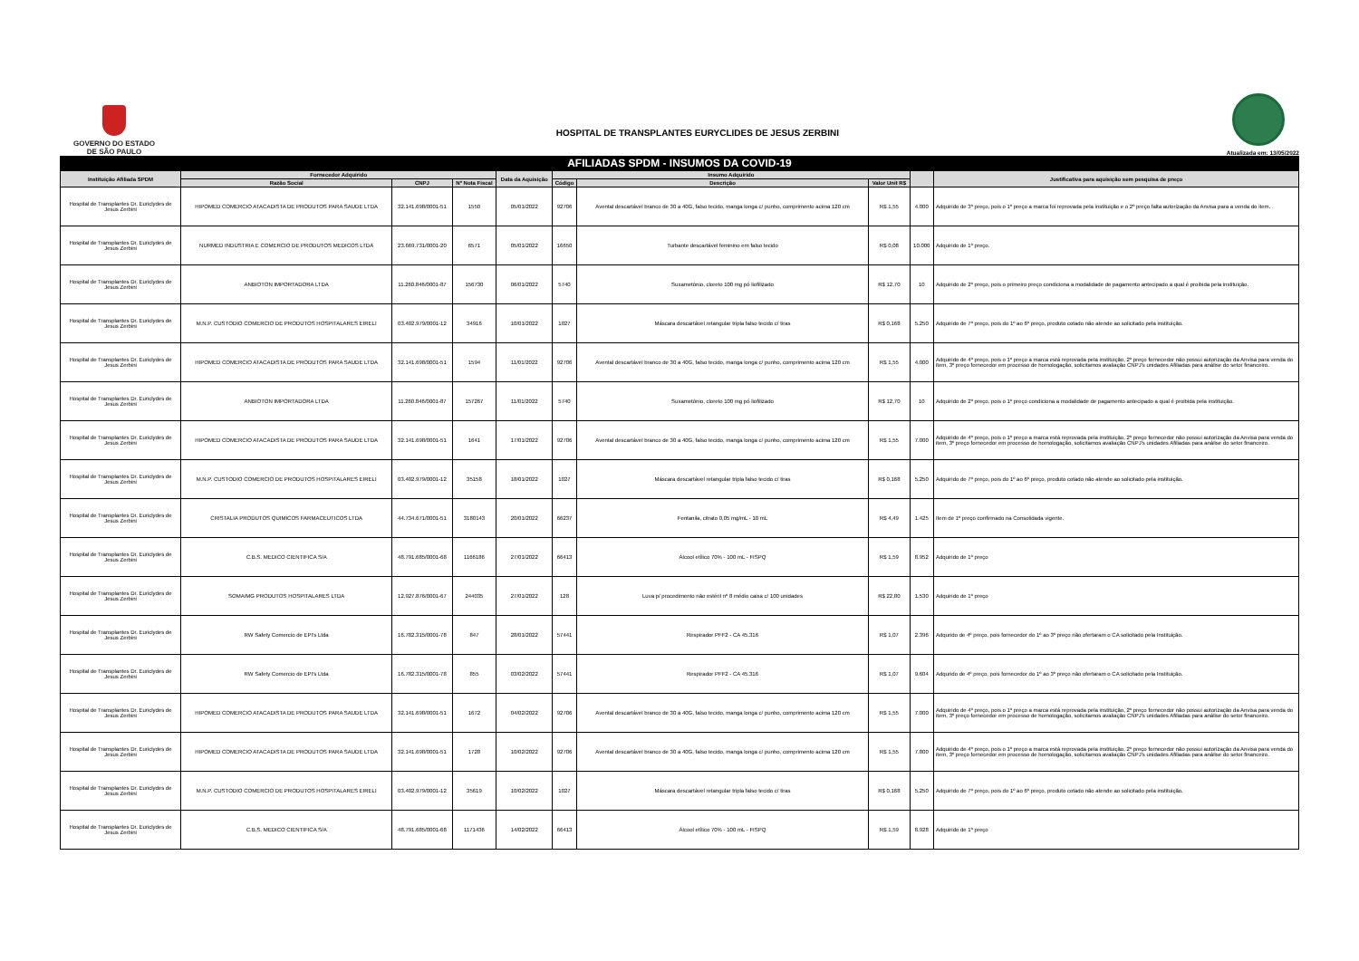GOVERNO DO ESTADO
DE SÃO PAULO
HOSPITAL DE TRANSPLANTES EURYCLIDES DE JESUS ZERBINI
Atualizada em: 13/05/2022
AFILIADAS SPDM - INSUMOS DA COVID-19
| Instituição Afiliada SPDM | Fornecedor Adquirido | | | Data da Aquisição | Insumo Adquirido | | | | Justificativa para aquisição sem pesquisa de preço |
| --- | --- | --- | --- | --- | --- | --- | --- | --- | --- |
| | Razão Social | CNPJ | Nº Nota Fiscal | | Código | Descrição | Valor Unit R$ | | |
| Hospital de Transplantes Dr. Euriclydes de Jesus Zerbini | HIPOMED COMERCIO ATACADISTA DE PRODUTOS PARA SAUDE LTDA | 32.141.698/0001-51 | 1550 | 05/01/2022 | 92706 | Avental descartável branco de 30 a 40G, falso tecido, manga longa c/ punho, comprimento acima 120 cm | R$ 1,55 | 4.000 | Adquirido de 3º preço, pois o 1º preço a marca foi reprovada pela instituição e o 2º preço falta autorização da Anvisa para a venda do item. |
| Hospital de Transplantes Dr. Euriclydes de Jesus Zerbini | NURMED INDUSTRIA E COMERCIO DE PRODUTOS MEDICOS LTDA | 23.669.731/0001-20 | 6571 | 05/01/2022 | 16650 | Turbante descartável feminino em falso tecido | R$ 0,08 | 10.000 | Adquirido de 1º preço. |
| Hospital de Transplantes Dr. Euriclydes de Jesus Zerbini | ANBIOTON IMPORTADORA LTDA | 11.260.846/0001-87 | 156730 | 06/01/2022 | 5740 | Suxametônio, cloreto 100 mg pó liofilizado | R$ 12,70 | 10 | Adquirido de 2º preço, pois o primeiro preço condiciona a modalidade de pagamento antecipado a qual é proibida pela instituição. |
| Hospital de Transplantes Dr. Euriclydes de Jesus Zerbini | M.N.P. CUSTODIO COMERCIO DE PRODUTOS HOSPITALARES EIRELI | 03.402.979/0001-12 | 34916 | 10/01/2022 | 1027 | Máscara descartável retangular tripla falso tecido c/ tiras | R$ 0,168 | 5.250 | Adquirido de 7º preço, pois do 1º ao 6º preço, produto cotado não atende ao solicitado pela instituição. |
| Hospital de Transplantes Dr. Euriclydes de Jesus Zerbini | HIPOMED COMERCIO ATACADISTA DE PRODUTOS PARA SAUDE LTDA | 32.141.698/0001-51 | 1594 | 11/01/2022 | 92706 | Avental descartável branco de 30 a 40G, falso tecido, manga longa c/ punho, comprimento acima 120 cm | R$ 1,55 | 4.000 | Adquirido de 4º preço, pois o 1º preço a marca está reprovada pela instituição, 2º preço fornecedor não possui autorização da Anvisa para venda do item, 3º preço fornecedor em processo de homologação, solicitamos avaliação CNPJ's unidades Afiliadas para análise do setor financeiro. |
| Hospital de Transplantes Dr. Euriclydes de Jesus Zerbini | ANBIOTON IMPORTADORA LTDA | 11.260.846/0001-87 | 157267 | 11/01/2022 | 5740 | Suxametônio, cloreto 100 mg pó liofilizado | R$ 12,70 | 10 | Adquirido de 2º preço, pois o 1º preço condiciona a modalidade de pagamento antecipado a qual é proibida pela instituição. |
| Hospital de Transplantes Dr. Euriclydes de Jesus Zerbini | HIPOMED COMERCIO ATACADISTA DE PRODUTOS PARA SAUDE LTDA | 32.141.698/0001-51 | 1641 | 17/01/2022 | 92706 | Avental descartável branco de 30 a 40G, falso tecido, manga longa c/ punho, comprimento acima 120 cm | R$ 1,55 | 7.000 | Adquirido de 4º preço, pois o 1º preço a marca está reprovada pela instituição, 2º preço fornecedor não possui autorização da Anvisa para venda do item, 3º preço fornecedor em processo de homologação, solicitamos avaliação CNPJ's unidades Afiliadas para análise do setor financeiro. |
| Hospital de Transplantes Dr. Euriclydes de Jesus Zerbini | M.N.P. CUSTODIO COMERCIO DE PRODUTOS HOSPITALARES EIRELI | 03.402.979/0001-12 | 35158 | 18/01/2022 | 1027 | Máscara descartável retangular tripla falso tecido c/ tiras | R$ 0,168 | 5.250 | Adquirido de 7º preço, pois do 1º ao 6º preço, produto cotado não atende ao solicitado pela instituição. |
| Hospital de Transplantes Dr. Euriclydes de Jesus Zerbini | CRISTALIA PRODUTOS QUIMICOS FARMACEUTICOS LTDA | 44.734.671/0001-51 | 3180143 | 20/01/2022 | 66237 | Fentanila, citrato 0,05 mg/mL - 10 mL | R$ 4,49 | 1.425 | Item de 1º preço confirmado na Consolidada vigente. |
| Hospital de Transplantes Dr. Euriclydes de Jesus Zerbini | C.B.S. MEDICO CIENTIFICA S/A | 48.791.685/0001-68 | 1166186 | 27/01/2022 | 66413 | Álcool etílico 70% - 100 mL - FISPQ | R$ 1,59 | 8.952 | Adquirido de 1º preço |
| Hospital de Transplantes Dr. Euriclydes de Jesus Zerbini | SOMA/MG PRODUTOS HOSPITALARES LTDA | 12.927.876/0001-67 | 244035 | 27/01/2022 | 128 | Luva p/ procedimento não estéril nº 8 médio caixa c/ 100 unidades | R$ 22,80 | 1.530 | Adquirido de 1º preço |
| Hospital de Transplantes Dr. Euriclydes de Jesus Zerbini | RW Safety Comercio de EPI's Ltda | 16.782.315/0001-78 | 847 | 28/01/2022 | 57441 | Respirador PFF2 - CA 45.316 | R$ 1,07 | 2.396 | Adqurido de 4º preço, pois fornecedor do 1º ao 3º preço não ofertaram o CA solicitado pela Instituição. |
| Hospital de Transplantes Dr. Euriclydes de Jesus Zerbini | RW Safety Comercio de EPI's Ltda | 16.782.315/0001-78 | 855 | 03/02/2022 | 57441 | Respirador PFF2 - CA 45.316 | R$ 1,07 | 9.604 | Adqurido de 4º preço, pois fornecedor do 1º ao 3º preço não ofertaram o CA solicitado pela Instituição. |
| Hospital de Transplantes Dr. Euriclydes de Jesus Zerbini | HIPOMED COMERCIO ATACADISTA DE PRODUTOS PARA SAUDE LTDA | 32.141.698/0001-51 | 1672 | 04/02/2022 | 92706 | Avental descartável branco de 30 a 40G, falso tecido, manga longa c/ punho, comprimento acima 120 cm | R$ 1,55 | 7.000 | Adquirido de 4º preço, pois o 1º preço a marca está reprovada pela instituição, 2º preço fornecedor não possui autorização da Anvisa para venda do item, 3º preço fornecedor em processo de homologação, solicitamos avaliação CNPJ's unidades Afiliadas para análise do setor financeiro. |
| Hospital de Transplantes Dr. Euriclydes de Jesus Zerbini | HIPOMED COMERCIO ATACADISTA DE PRODUTOS PARA SAUDE LTDA | 32.141.698/0001-51 | 1728 | 10/02/2022 | 92706 | Avental descartável branco de 30 a 40G, falso tecido, manga longa c/ punho, comprimento acima 120 cm | R$ 1,55 | 7.800 | Adquirido de 4º preço, pois o 1º preço a marca está reprovada pela instituição, 2º preço fornecedor não possui autorização da Anvisa para venda do item, 3º preço fornecedor em processo de homologação, solicitamos avaliação CNPJ's unidades Afiliadas para análise do setor financeiro. |
| Hospital de Transplantes Dr. Euriclydes de Jesus Zerbini | M.N.P. CUSTODIO COMERCIO DE PRODUTOS HOSPITALARES EIRELI | 03.402.979/0001-12 | 35619 | 10/02/2022 | 1027 | Máscara descartável retangular tripla falso tecido c/ tiras | R$ 0,168 | 5.250 | Adquirido de 7º preço, pois do 1º ao 6º preço, produto cotado não atende ao solicitado pela instituição. |
| Hospital de Transplantes Dr. Euriclydes de Jesus Zerbini | C.B.S. MEDICO CIENTIFICA S/A | 48.791.685/0001-68 | 1171436 | 14/02/2022 | 66413 | Álcool etílico 70% - 100 mL - FISPQ | R$ 1,59 | 8.928 | Adquirido de 1º preço |